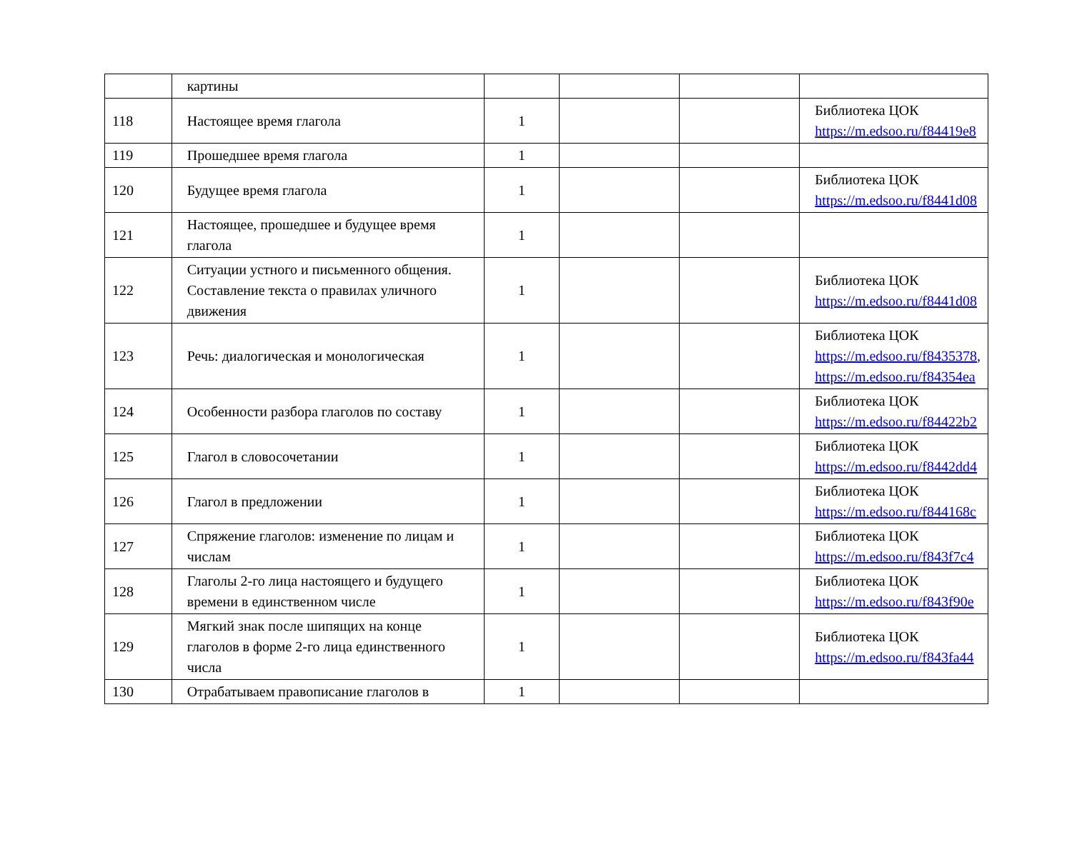| | картины | | | | |
| 118 | Настоящее время глагола | 1 | | | Библиотека ЦОК https://m.edsoo.ru/f84419e8 |
| 119 | Прошедшее время глагола | 1 | | | |
| 120 | Будущее время глагола | 1 | | | Библиотека ЦОК https://m.edsoo.ru/f8441d08 |
| 121 | Настоящее, прошедшее и будущее время глагола | 1 | | | |
| 122 | Ситуации устного и письменного общения. Составление текста о правилах уличного движения | 1 | | | Библиотека ЦОК https://m.edsoo.ru/f8441d08 |
| 123 | Речь: диалогическая и монологическая | 1 | | | Библиотека ЦОК https://m.edsoo.ru/f8435378 , https://m.edsoo.ru/f84354ea |
| 124 | Особенности разбора глаголов по составу | 1 | | | Библиотека ЦОК https://m.edsoo.ru/f84422b2 |
| 125 | Глагол в словосочетании | 1 | | | Библиотека ЦОК https://m.edsoo.ru/f8442dd4 |
| 126 | Глагол в предложении | 1 | | | Библиотека ЦОК https://m.edsoo.ru/f844168c |
| 127 | Спряжение глаголов: изменение по лицам и числам | 1 | | | Библиотека ЦОК https://m.edsoo.ru/f843f7c4 |
| 128 | Глаголы 2-го лица настоящего и будущего времени в единственном числе | 1 | | | Библиотека ЦОК https://m.edsoo.ru/f843f90e |
| 129 | Мягкий знак после шипящих на конце глаголов в форме 2-го лица единственного числа | 1 | | | Библиотека ЦОК https://m.edsoo.ru/f843fa44 |
| 130 | Отрабатываем правописание глаголов в | 1 | | | |